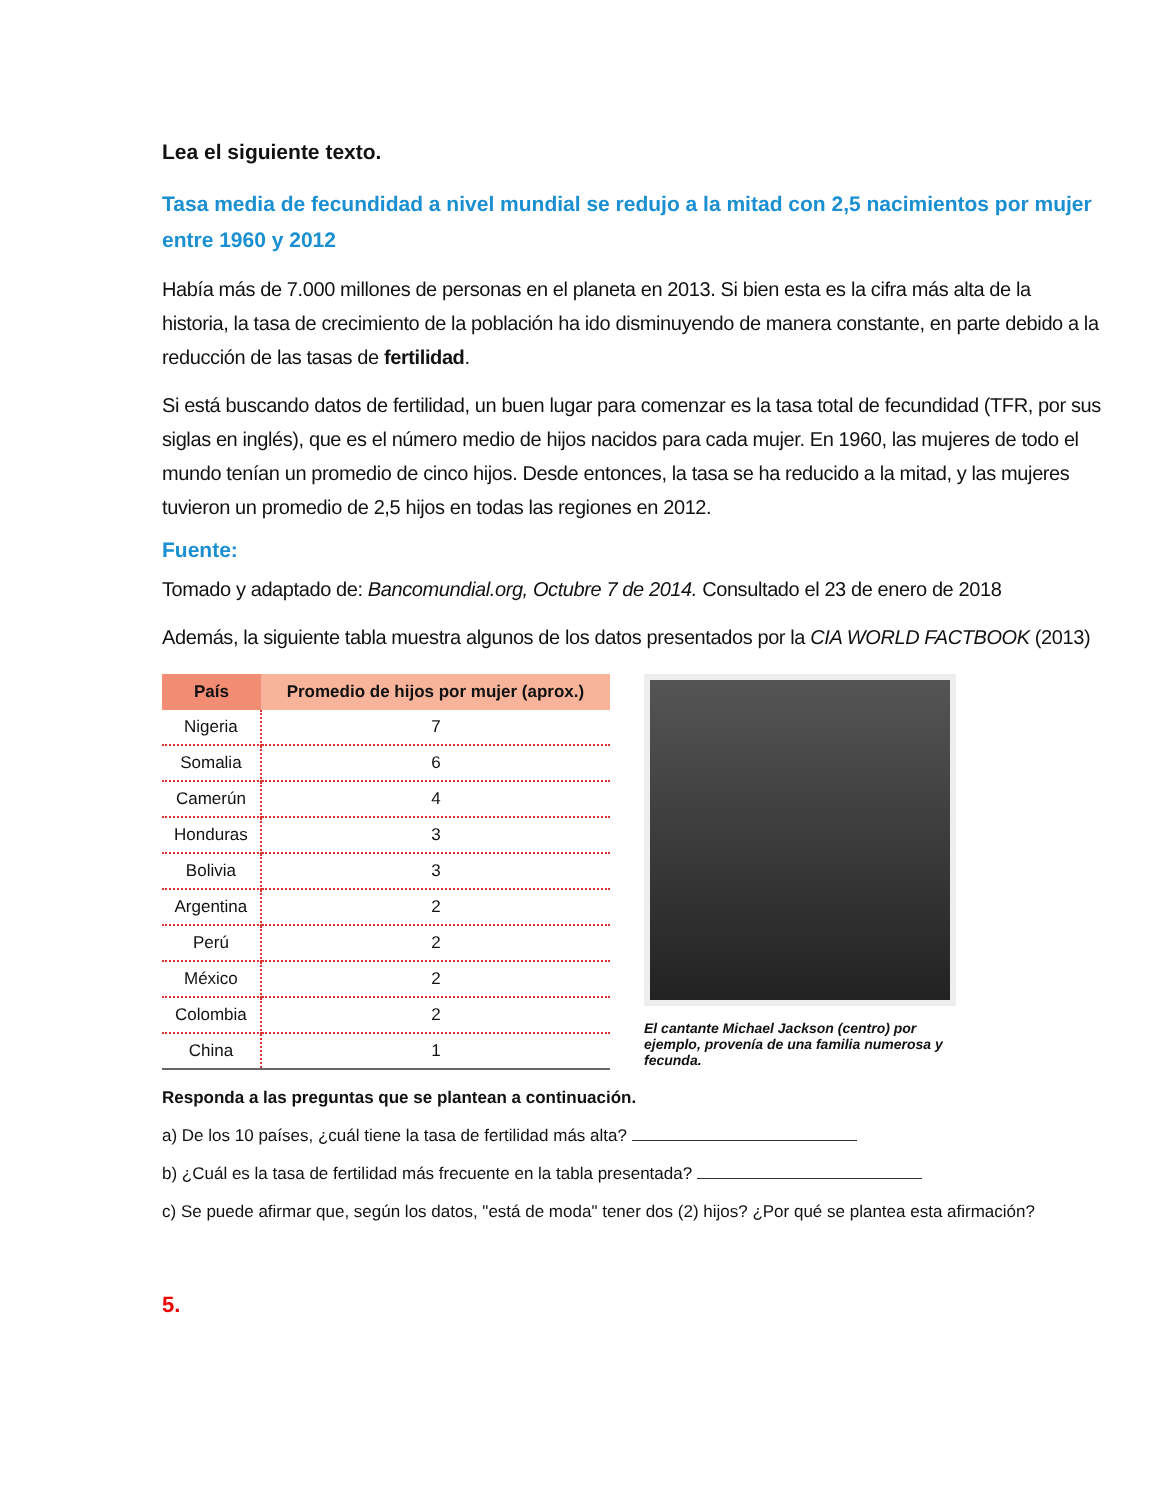Lea el siguiente texto.
Tasa media de fecundidad a nivel mundial se redujo a la mitad con 2,5 nacimientos por mujer entre 1960 y 2012
Había más de 7.000 millones de personas en el planeta en 2013. Si bien esta es la cifra más alta de la historia, la tasa de crecimiento de la población ha ido disminuyendo de manera constante, en parte debido a la reducción de las tasas de fertilidad.
Si está buscando datos de fertilidad, un buen lugar para comenzar es la tasa total de fecundidad (TFR, por sus siglas en inglés), que es el número medio de hijos nacidos para cada mujer. En 1960, las mujeres de todo el mundo tenían un promedio de cinco hijos. Desde entonces, la tasa se ha reducido a la mitad, y las mujeres tuvieron un promedio de 2,5 hijos en todas las regiones en 2012.
Fuente:
Tomado y adaptado de: Bancomundial.org, Octubre 7 de 2014. Consultado el 23 de enero de 2018
Además, la siguiente tabla muestra algunos de los datos presentados por la CIA WORLD FACTBOOK (2013)
| País | Promedio de hijos por mujer (aprox.) |
| --- | --- |
| Nigeria | 7 |
| Somalia | 6 |
| Camerún | 4 |
| Honduras | 3 |
| Bolivia | 3 |
| Argentina | 2 |
| Perú | 2 |
| México | 2 |
| Colombia | 2 |
| China | 1 |
El cantante Michael Jackson (centro) por ejemplo, provenía de una familia numerosa y fecunda.
Responda a las preguntas que se plantean a continuación.
a) De los 10 países, ¿cuál tiene la tasa de fertilidad más alta?
b) ¿Cuál es la tasa de fertilidad más frecuente en la tabla presentada?
c) Se puede afirmar que, según los datos, "está de moda" tener dos (2) hijos? ¿Por qué se plantea esta afirmación?
5.